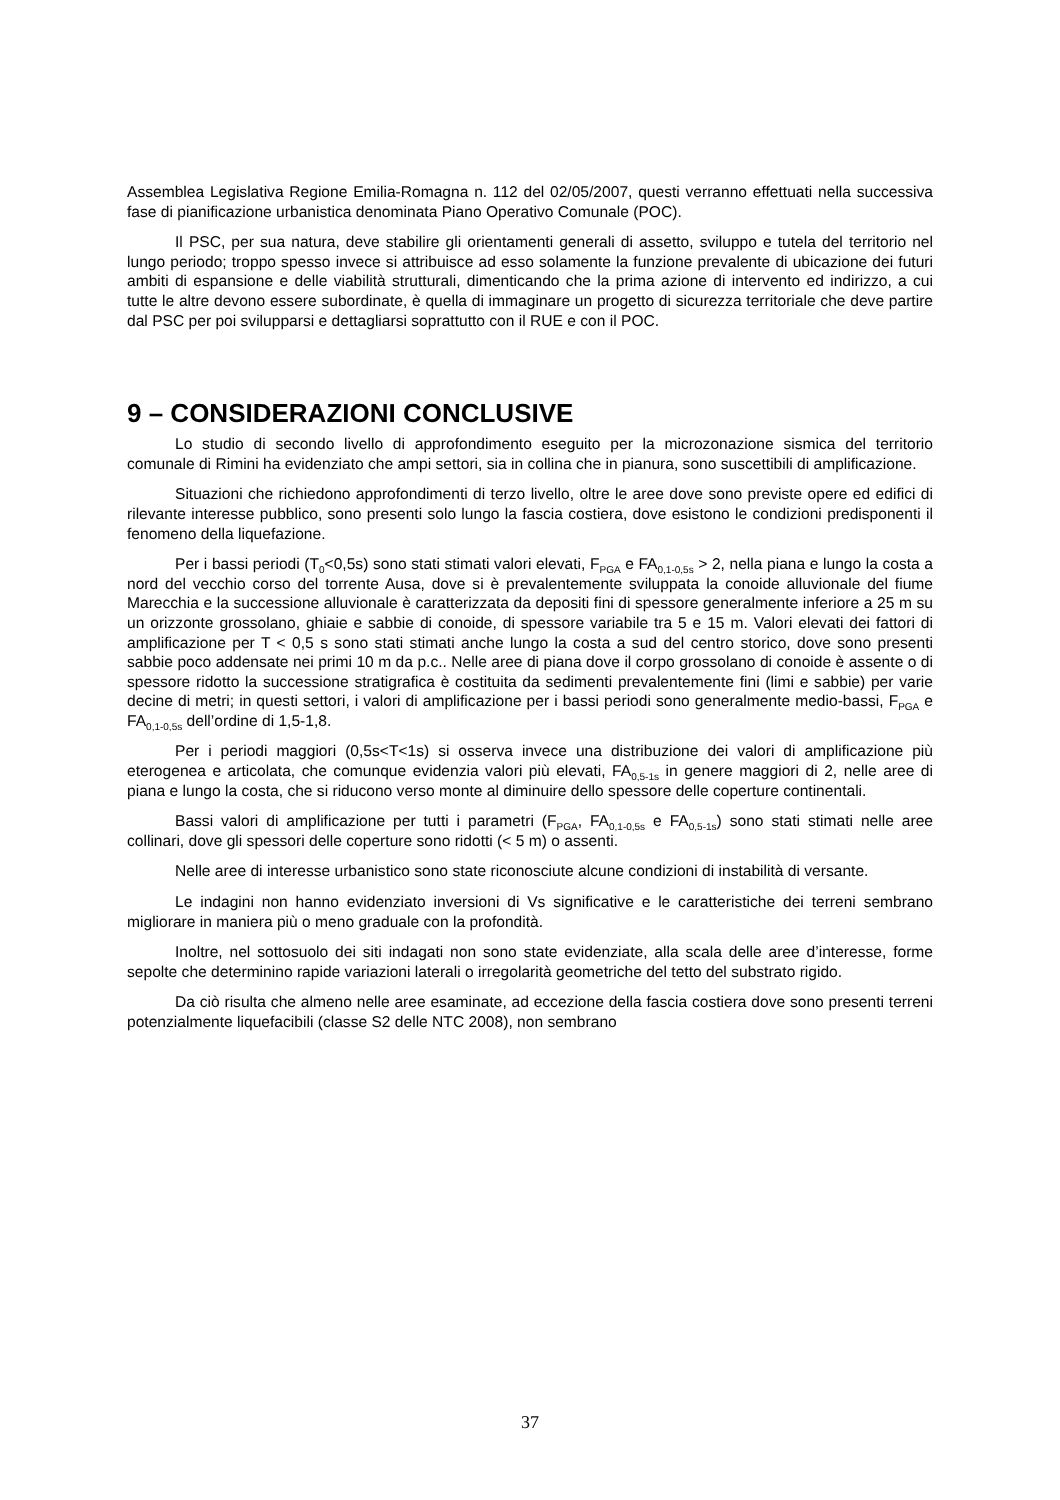Assemblea Legislativa Regione Emilia-Romagna n. 112 del 02/05/2007, questi verranno effettuati nella successiva fase di pianificazione urbanistica denominata Piano Operativo Comunale (POC).
Il PSC, per sua natura, deve stabilire gli orientamenti generali di assetto, sviluppo e tutela del territorio nel lungo periodo; troppo spesso invece si attribuisce ad esso solamente la funzione prevalente di ubicazione dei futuri ambiti di espansione e delle viabilità strutturali, dimenticando che la prima azione di intervento ed indirizzo, a cui tutte le altre devono essere subordinate, è quella di immaginare un progetto di sicurezza territoriale che deve partire dal PSC per poi svilupparsi e dettagliarsi soprattutto con il RUE e con il POC.
9 – CONSIDERAZIONI CONCLUSIVE
Lo studio di secondo livello di approfondimento eseguito per la microzonazione sismica del territorio comunale di Rimini ha evidenziato che ampi settori, sia in collina che in pianura, sono suscettibili di amplificazione.
Situazioni che richiedono approfondimenti di terzo livello, oltre le aree dove sono previste opere ed edifici di rilevante interesse pubblico, sono presenti solo lungo la fascia costiera, dove esistono le condizioni predisponenti il fenomeno della liquefazione.
Per i bassi periodi (T<sub>0</sub><0,5s) sono stati stimati valori elevati, F<sub>PGA</sub> e FA<sub>0,1-0,5s</sub> > 2, nella piana e lungo la costa a nord del vecchio corso del torrente Ausa, dove si è prevalentemente sviluppata la conoide alluvionale del fiume Marecchia e la successione alluvionale è caratterizzata da depositi fini di spessore generalmente inferiore a 25 m su un orizzonte grossolano, ghiaie e sabbie di conoide, di spessore variabile tra 5 e 15 m. Valori elevati dei fattori di amplificazione per T < 0,5 s sono stati stimati anche lungo la costa a sud del centro storico, dove sono presenti sabbie poco addensate nei primi 10 m da p.c.. Nelle aree di piana dove il corpo grossolano di conoide è assente o di spessore ridotto la successione stratigrafica è costituita da sedimenti prevalentemente fini (limi e sabbie) per varie decine di metri; in questi settori, i valori di amplificazione per i bassi periodi sono generalmente medio-bassi, F<sub>PGA</sub> e FA<sub>0,1-0,5s</sub> dell’ordine di 1,5-1,8.
Per i periodi maggiori (0,5s<T<1s) si osserva invece una distribuzione dei valori di amplificazione più eterogenea e articolata, che comunque evidenzia valori più elevati, FA<sub>0,5-1s</sub> in genere maggiori di 2, nelle aree di piana e lungo la costa, che si riducono verso monte al diminuire dello spessore delle coperture continentali.
Bassi valori di amplificazione per tutti i parametri (F<sub>PGA</sub>, FA<sub>0,1-0,5s</sub> e FA<sub>0,5-1s</sub>) sono stati stimati nelle aree collinari, dove gli spessori delle coperture sono ridotti (< 5 m) o assenti.
Nelle aree di interesse urbanistico sono state riconosciute alcune condizioni di instabilità di versante.
Le indagini non hanno evidenziato inversioni di Vs significative e le caratteristiche dei terreni sembrano migliorare in maniera più o meno graduale con la profondità.
Inoltre, nel sottosuolo dei siti indagati non sono state evidenziate, alla scala delle aree d’interesse, forme sepolte che determinino rapide variazioni laterali o irregolarità geometriche del tetto del substrato rigido.
Da ciò risulta che almeno nelle aree esaminate, ad eccezione della fascia costiera dove sono presenti terreni potenzialmente liquefacibili (classe S2 delle NTC 2008), non sembrano
37